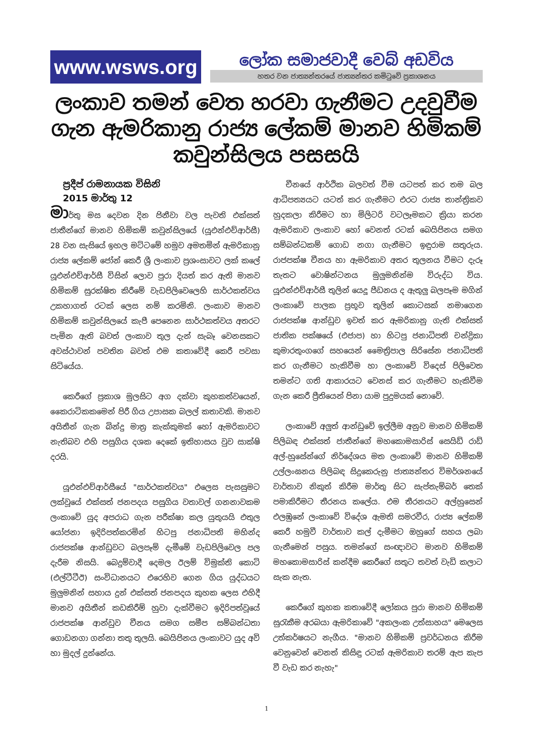www.wsws.org
ලෝක සමාජවාදී වෙබ් අඩවිය
හතර වන ජාත්‍යන්තරයේ ජාත්‍යන්තර කමිටුවේ ප්‍රකාශනය
ලංකාව තමන් වෙත හරවා ගැනීමට උදවුවීම ගැන ඇමරිකානු රාජ්‍ය ලේකම් මානව හිමිකම් කවුන්සිලය පසසයි
ප්‍රදීප් රාමනායක විසිනි
2015 මාර්තු 12
මාර්තු මස දෙවන දින ජිනීවා වල පැවති එක්සත් ජාතීන්ගේ මානව හිමිකම් කවුන්සිලයේ (යූඑන්එච්ආර්සී) 28 වන සැසියේ ඉහල මට්ටමේ හමුව අමතමින් ඇමරිකානු රාජ්‍ය ලේකම් ජෝන් කෙරී ශ්‍රී ලංකාව ප්‍රශංසාවට ලක් කලේ යූඑන්එච්ආර්සී විසින් ලොව පුරා දියත් කර ඇති මානව හිමිකම් සුරක්ෂිත කිරීමේ වැඩපිලිවෙලෙහි සාර්ථකත්වය උකහාගත් රටක් ලෙස නම් කරමිනි. ලංකාව මානව හිමිකම් කවුන්සිලයේ කැපී පෙනෙන සාර්ථකත්වය අතරට පැමින ඇති බවත් ලංකාව තුල දැන් සැබෑ වෙනසකට අවස්ථාවන් පවතින බවත් එම කතාවේදී කෙරී පවසා සිටියේය.
කෙරීගේ ප්‍රකාශ මුලසිට අග දක්වා කුහකත්වයෙන්, කෛරාටිකකමෙන් පිරී ගිය උපාසක බලල් කතාවකි. මානව අයිතීන් ගැන බින්දු මාත්‍ර කැක්කුමක් හෝ ඇමරිකාවට නැතිබව එහි පසුගිය දශක දෙකේ ඉතිහාසය වුව සාක්ෂි දරයි.
යූඑන්එච්ආර්සීයේ "සාර්ථකත්වය" එලෙස පැසසුමට ලක්වූයේ එක්සත් ජනපදය පසුගිය වතාවල් ගනනාවකම ලංකාවේ යුද අපරාධ ගැන පරීක්ෂා කල යුතුයයි එතුල යෝජනා ඉදිරිපත්කරමින් හිටපු ජනාධිපති මහින්ද රාජපක්ෂ ආන්ඩුවට බලපෑම් දැමීමේ වැඩපිලිවෙල පල දැරීම නිසයි. බෙදුම්වාදී දෙමල ඊලම් විමුක්ති කොටි (එල්ටීටීඊ) සංවිධානයට එරෙහිව ගෙන ගිය යුද්ධයට මුලුමනින් සහාය දුන් එක්සත් ජනපදය කුහක ලෙස එහිදී මානව අයිතීන් කඩකිරීම් හුවා දැක්වීමට ඉදිරිපත්වූයේ රාජපක්ෂ ආන්ඩුව චීනය සමග සමීප සම්බන්ධතා ගොඩනගා ගන්නා තතු තුලයි. බෙයිජිනය ලංකාවට යුද අවි හා මුදල් දුන්නේය.
චීනයේ ආර්ථික බලවත් වීම යටපත් කර තම බල ආධිපත්‍යයට යටත් කර ගැනීමට එරට රාජ්‍ය තාන්ත්‍රිකව හුදකලා කිරීමට හා මිලිටරි වටලෑමකට ක්‍රියා කරන ඇමරිකාව ලංකාව හෝ වෙනත් රටක් බෙයිජිනය සමග සම්බන්ධකම් ගොඩ නගා ගැනීමට ඉඳුරාම සතුරුය. රාජපක්ෂ චීනය හා ඇමරිකාව අතර තුලනය වීමට දැරූ තැතට වොෂින්ටනය මුලුමනින්ම විරුද්ධ විය. යූඑන්එච්ආර්සී තුලින් යෙදූ පීඩනය ද ඇතුලු බලපෑම මගින් ලංකාවේ පාලක ප්‍රභූව තුලින් කොටසක් නමාගෙන රාජපක්ෂ ආන්ඩුව ඉවත් කර ඇමරිකානු ගැති එක්සත් ජාතික පක්ෂයේ (එජාප) හා හිටපු ජනාධිපති චන්ද්‍රිකා කුමාරතුංගගේ සහයෙන් මෛත්‍රිපාල සිරිසේන ජනාධිපති කර ගැනීමට හැකිවීම හා ලංකාවේ විදෙස් පිලිවෙත තමන්ට ගති ආකාරයට වෙනස් කර ගැනීමට හැකිවීම ගැන කෙරී ප්‍රීතියෙන් පිනා යාම පුදුමයක් නොවේ.
ලංකාවේ අලුත් ආන්ඩුවේ ඉල්ලීම අනුව මානව හිමිකම් පිලිබඳ එක්සත් ජාතීන්ගේ මහකොමසාරිස් සෙයිඩ් රාඩ් අල්-හුසේන්ගේ නිර්දේශය මත ලංකාවේ මානව හිමිකම් උල්ලංඝනය පිලිබඳ සිදුකෙරුනු ජාත්‍යන්තර විමර්ශනයේ වාර්තාව නිකුත් කිරීම මාර්තු සිට සැප්තැම්බර් තෙක් පමාකිරීමට තීරනය කලේය. එම තීරනයට අල්හුසෙන් එලඹුනේ ලංකාවේ විදේශ ඇමති සමරවීර, රාජ්‍ය ලේකම් කෙරී හමුවී වාර්තාව කල් දැමීමට ඔහුගේ සහය ලබා ගැනීමෙන් පසුය. තමන්ගේ සංඥාවට මානව හිමිකම් මහකොමසාරිස් කන්දීම කෙරීගේ සතුට තවත් වැඩි කලාට සැක නැත.
කෙරීගේ කුහක කතාවේදී ලෝකය පුරා මානව හිමිකම් සුරැකීම අරබයා ඇමරිකාවේ "අකලංක උත්සාහය" මෙලෙස උත්කර්ෂයට නැගීය. "මානව හිමිකම් ප්‍රවර්ධනය කිරීම වෙනුවෙන් වෙනත් කිසිඳු රටක් ඇමරිකාව තරම් ඇප කැප වී වැඩ කර නැහැ"
1